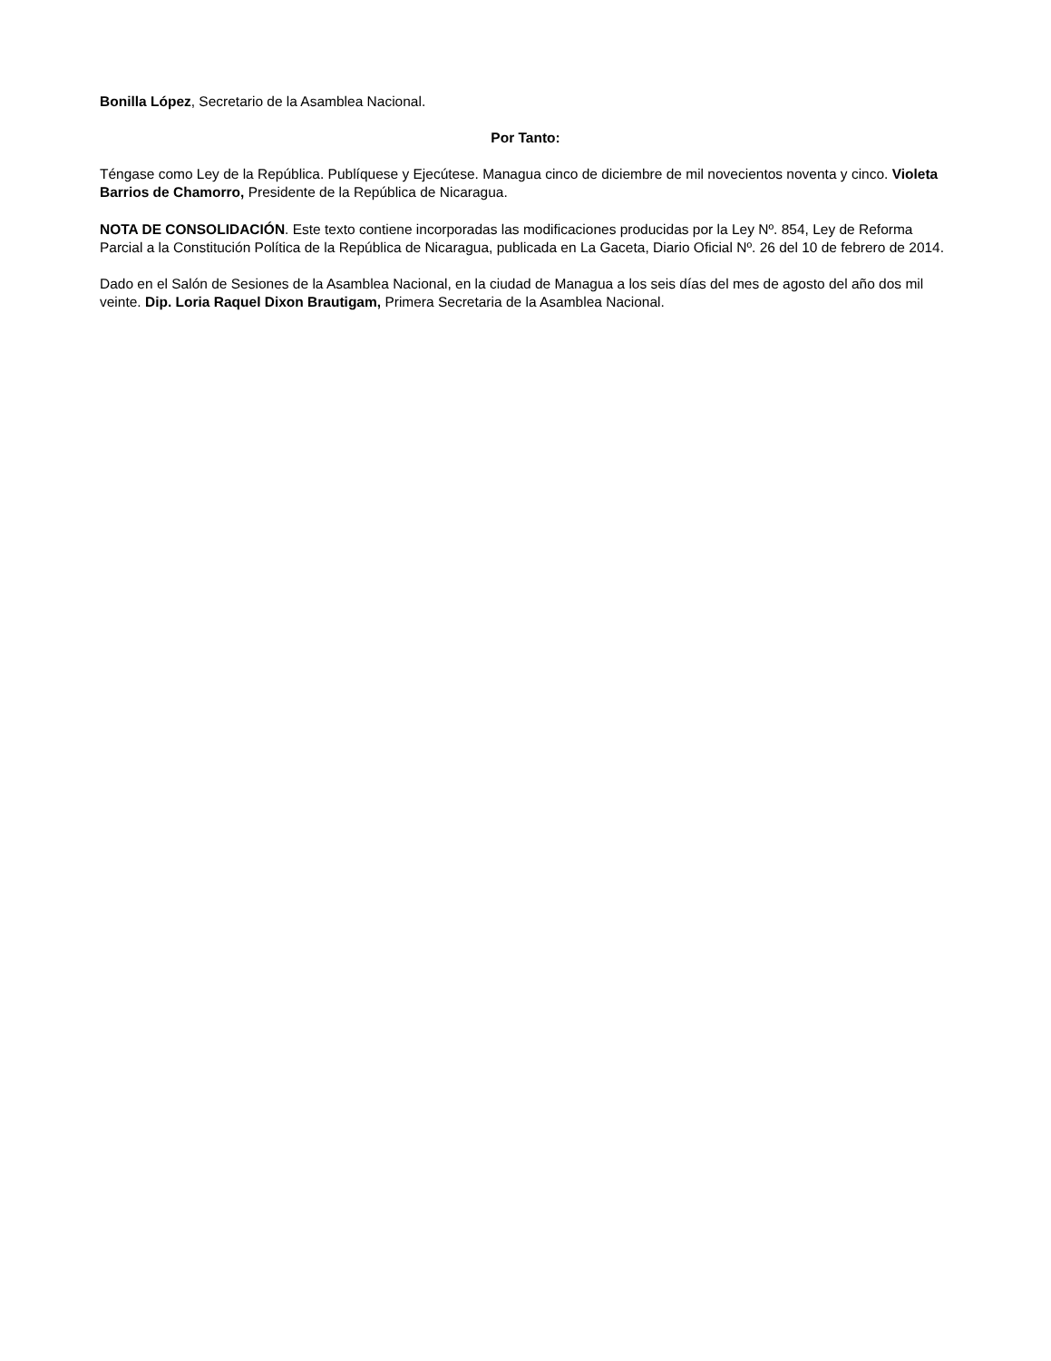Bonilla López, Secretario de la Asamblea Nacional.
Por Tanto:
Téngase como Ley de la República. Publíquese y Ejecútese. Managua cinco de diciembre de mil novecientos noventa y cinco. Violeta Barrios de Chamorro, Presidente de la República de Nicaragua.
NOTA DE CONSOLIDACIÓN. Este texto contiene incorporadas las modificaciones producidas por la Ley Nº. 854, Ley de Reforma Parcial a la Constitución Política de la República de Nicaragua, publicada en La Gaceta, Diario Oficial Nº. 26 del 10 de febrero de 2014.
Dado en el Salón de Sesiones de la Asamblea Nacional, en la ciudad de Managua a los seis días del mes de agosto del año dos mil veinte. Dip. Loria Raquel Dixon Brautigam, Primera Secretaria de la Asamblea Nacional.